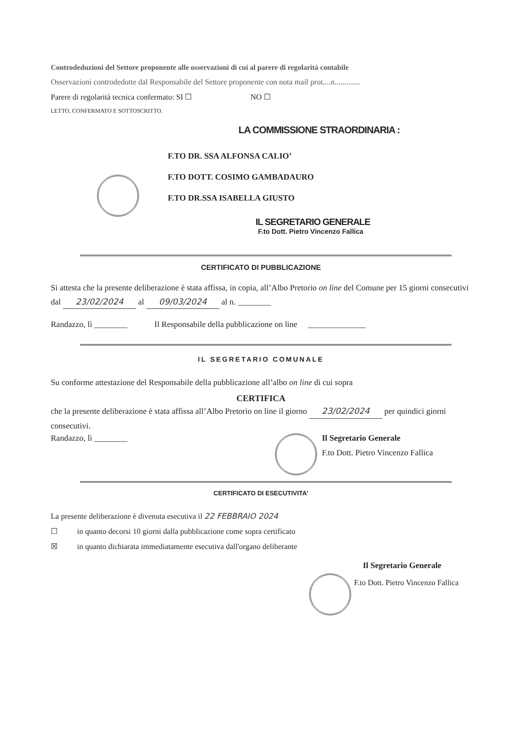Controdeduzioni del Settore proponente alle osservazioni di cui al parere di regolarità contabile
Osservazioni controdedotte dal Responsabile del Settore proponente con nota mail prot....n.............
Parere di regolarità tecnica confermato: SI ☐ NO ☐
LETTO, CONFERMATO E SOTTOSCRITTO.
LA COMMISSIONE STRAORDINARIA :
F.TO DR. SSA ALFONSA CALIO’
F.TO DOTT. COSIMO GAMBADAURO
F.TO DR.SSA ISABELLA GIUSTO
IL SEGRETARIO GENERALE
F.to Dott. Pietro Vincenzo Fallica
CERTIFICATO DI PUBBLICAZIONE
Si attesta che la presente deliberazione è stata affissa, in copia, all’Albo Pretorio on line del Comune per 15 giorni consecutivi dal 23/02/2024 al 09/03/2024 al n. ________
Randazzo, lì ________ Il Responsabile della pubblicazione on line ______________
IL SEGRETARIO COMUNALE
Su conforme attestazione del Responsabile della pubblicazione all’albo on line di cui sopra
CERTIFICA
che la presente deliberazione è stata affissa all’Albo Pretorio on line il giorno 23/02/2024 per quindici giorni consecutivi.
Randazzo, lì ________ Il Segretario Generale
F.to Dott. Pietro Vincenzo Fallica
CERTIFICATO DI ESECUTIVITA’
La presente deliberazione è divenuta esecutiva il 22 FEBBRAIO 2024
☐ in quanto decorsi 10 giorni dalla pubblicazione come sopra certificato
☒ in quanto dichiarata immediatamente esecutiva dall'organo deliberante
Il Segretario Generale
F.to Dott. Pietro Vincenzo Fallica